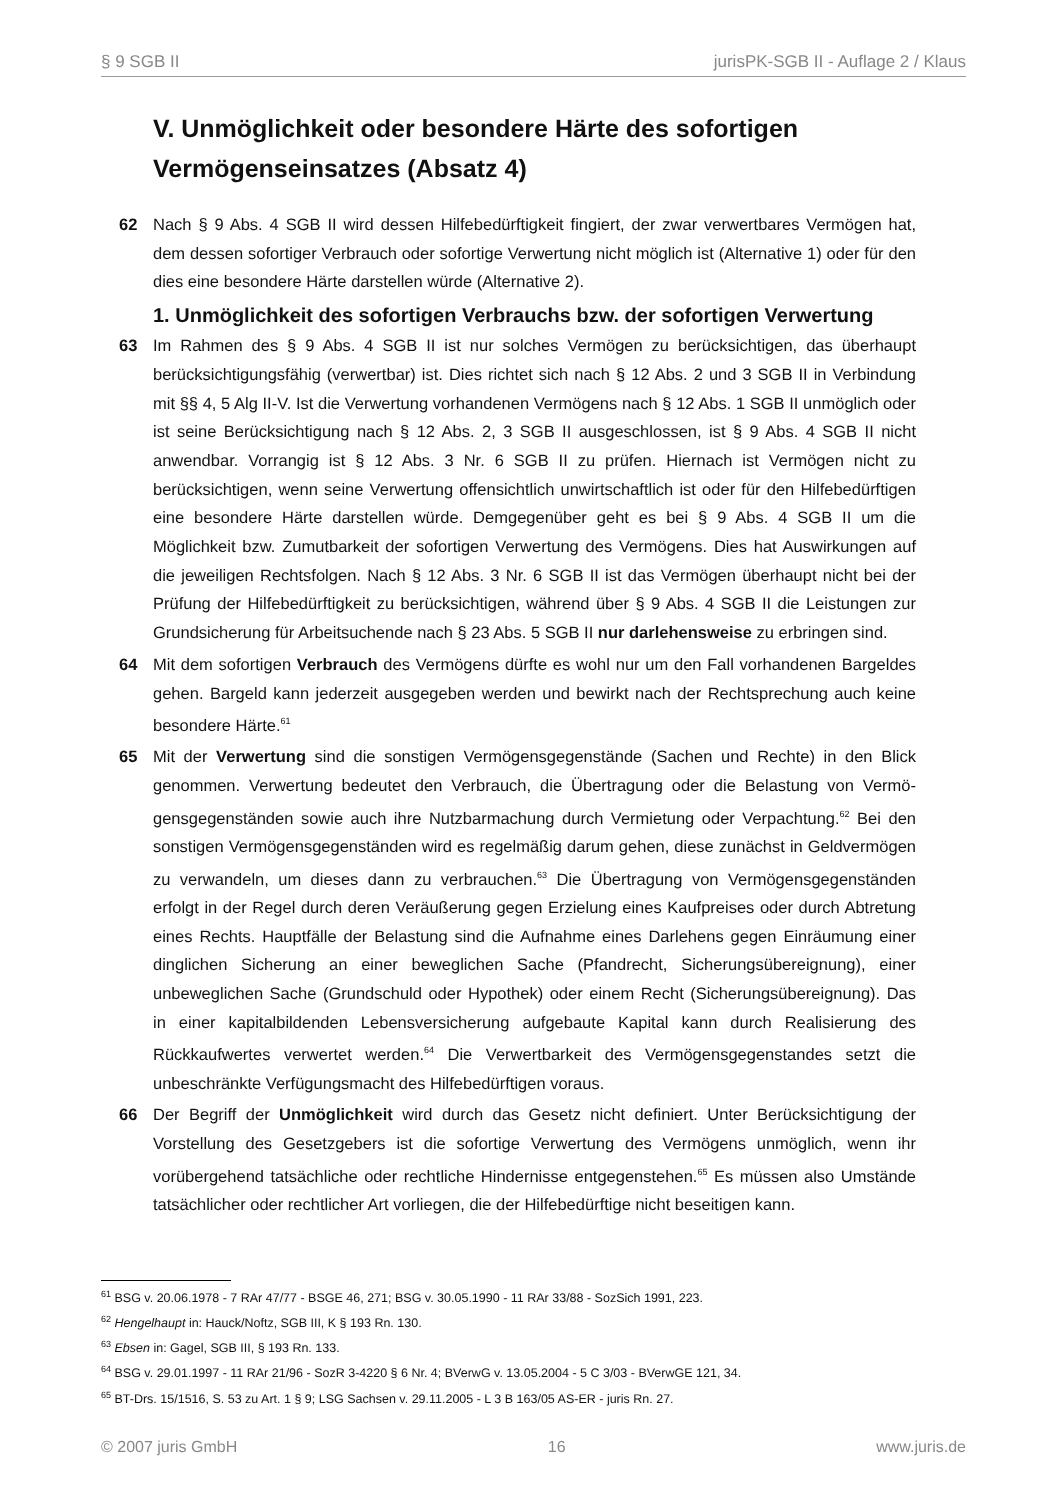§ 9 SGB II jurisPK-SGB II - Auflage 2 / Klaus
V. Unmöglichkeit oder besondere Härte des sofortigen Vermögen­seinsatzes (Absatz 4)
62 Nach § 9 Abs. 4 SGB II wird dessen Hilfebedürftigkeit fingiert, der zwar verwertbares Vermögen hat, dem dessen sofortiger Verbrauch oder sofortige Verwertung nicht möglich ist (Alternative 1) oder für den dies eine besondere Härte darstellen würde (Alternative 2).
1. Unmöglichkeit des sofortigen Verbrauchs bzw. der sofortigen Verwertung
63 Im Rahmen des § 9 Abs. 4 SGB II ist nur solches Vermögen zu berücksichtigen, das überhaupt berücksichtigungsfähig (verwertbar) ist. Dies richtet sich nach § 12 Abs. 2 und 3 SGB II in Verbin­dung mit §§ 4, 5 Alg II-V. Ist die Verwertung vorhandenen Vermögens nach § 12 Abs. 1 SGB II unmöglich oder ist seine Berücksichtigung nach § 12 Abs. 2, 3 SGB II ausgeschlossen, ist § 9 Abs. 4 SGB II nicht anwendbar. Vorrangig ist § 12 Abs. 3 Nr. 6 SGB II zu prüfen. Hiernach ist Vermögen nicht zu berücksichtigen, wenn seine Verwertung offensichtlich unwirtschaftlich ist oder für den Hilfebedürftigen eine besondere Härte darstellen würde. Demgegenüber geht es bei § 9 Abs. 4 SGB II um die Möglichkeit bzw. Zumutbarkeit der sofortigen Verwertung des Vermögens. Dies hat Auswirkungen auf die jeweiligen Rechtsfolgen. Nach § 12 Abs. 3 Nr. 6 SGB II ist das Vermögen überhaupt nicht bei der Prüfung der Hilfebedürftigkeit zu berücksichtigen, während über § 9 Abs. 4 SGB II die Leistungen zur Grundsicherung für Arbeitsuchende nach § 23 Abs. 5 SGB II nur darlehensweise zu erbringen sind.
64 Mit dem sofortigen Verbrauch des Vermögens dürfte es wohl nur um den Fall vorhandenen Bar­geldes gehen. Bargeld kann jederzeit ausgegeben werden und bewirkt nach der Rechtsprechung auch keine besondere Härte.<sup>61</sup>
65 Mit der Verwertung sind die sonstigen Vermögensgegenstände (Sachen und Rechte) in den Blick genommen. Verwertung bedeutet den Verbrauch, die Übertragung oder die Belastung von Vermö­gensgegenständen sowie auch ihre Nutzbarmachung durch Vermietung oder Verpachtung.<sup>62</sup> Bei den sonstigen Vermögensgegenständen wird es regelmäßig darum gehen, diese zunächst in Geldvermögen zu verwandeln, um dieses dann zu verbrauchen.<sup>63</sup> Die Übertragung von Vermö­gensgegenständen erfolgt in der Regel durch deren Veräußerung gegen Erzielung eines Kaufprei­ses oder durch Abtretung eines Rechts. Hauptfälle der Belastung sind die Aufnahme eines Darle­hens gegen Einräumung einer dinglichen Sicherung an einer beweglichen Sache (Pfandrecht, Sicherungsübereignung), einer unbeweglichen Sache (Grundschuld oder Hypothek) oder einem Recht (Sicherungsübereignung). Das in einer kapitalbildenden Lebensversicherung aufgebaute Kapital kann durch Realisierung des Rückkaufwertes verwertet werden.<sup>64</sup> Die Verwertbarkeit des Vermögensgegenstandes setzt die unbeschränkte Verfügungsmacht des Hilfebedürftigen voraus.
66 Der Begriff der Unmöglichkeit wird durch das Gesetz nicht definiert. Unter Berücksichtigung der Vorstellung des Gesetzgebers ist die sofortige Verwertung des Vermögens unmöglich, wenn ihr vorübergehend tatsächliche oder rechtliche Hindernisse entgegenstehen.<sup>65</sup> Es müssen also Um­stände tatsächlicher oder rechtlicher Art vorliegen, die der Hilfebedürftige nicht beseitigen kann.
<sup>61</sup> BSG v. 20.06.1978 - 7 RAr 47/77 - BSGE 46, 271; BSG v. 30.05.1990 - 11 RAr 33/88 - SozSich 1991, 223.
<sup>62</sup> Hengelhaupt in: Hauck/Noftz, SGB III, K § 193 Rn. 130.
<sup>63</sup> Ebsen in: Gagel, SGB III, § 193 Rn. 133.
<sup>64</sup> BSG v. 29.01.1997 - 11 RAr 21/96 - SozR 3-4220 § 6 Nr. 4; BVerwG v. 13.05.2004 - 5 C 3/03 - BVerwGE 121, 34.
<sup>65</sup> BT-Drs. 15/1516, S. 53 zu Art. 1 § 9; LSG Sachsen v. 29.11.2005 - L 3 B 163/05 AS-ER - juris Rn. 27.
© 2007 juris GmbH 16 www.juris.de